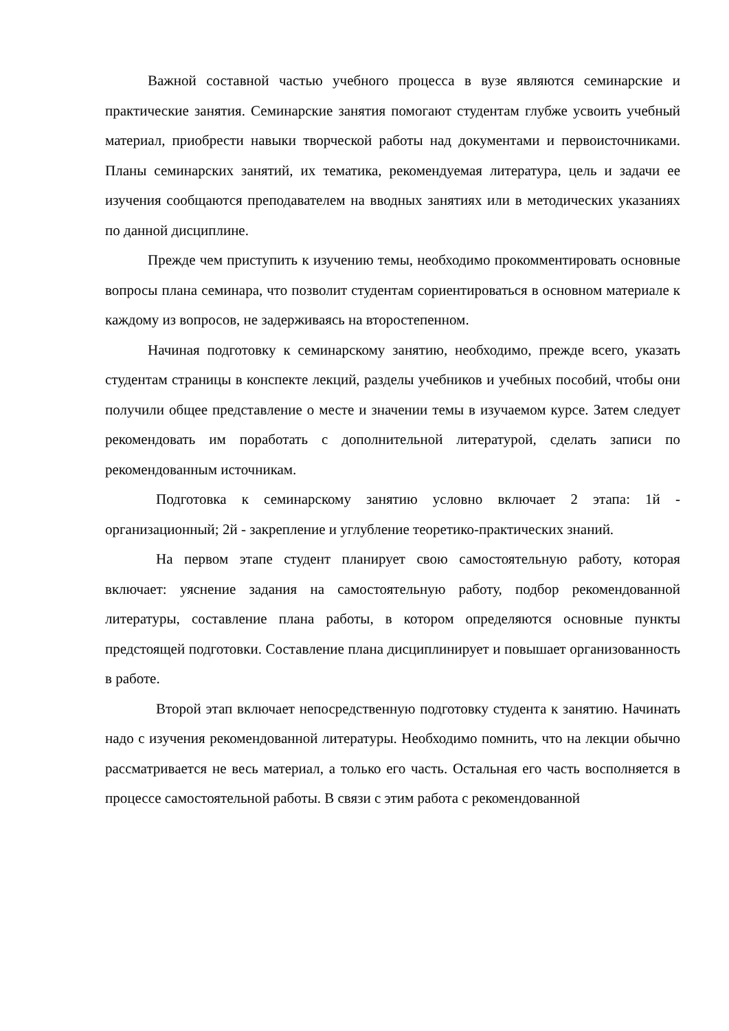Важной составной частью учебного процесса в вузе являются семинарские и практические занятия. Семинарские занятия помогают студентам глубже усвоить учебный материал, приобрести навыки творческой работы над документами и первоисточниками. Планы семинарских занятий, их тематика, рекомендуемая литература, цель и задачи ее изучения сообщаются преподавателем на вводных занятиях или в методических указаниях по данной дисциплине.
Прежде чем приступить к изучению темы, необходимо прокомментировать основные вопросы плана семинара, что позволит студентам сориентироваться в основном материале к каждому из вопросов, не задерживаясь на второстепенном.
Начиная подготовку к семинарскому занятию, необходимо, прежде всего, указать студентам страницы в конспекте лекций, разделы учебников и учебных пособий, чтобы они получили общее представление о месте и значении темы в изучаемом курсе. Затем следует рекомендовать им поработать с дополнительной литературой, сделать записи по рекомендованным источникам.
Подготовка к семинарскому занятию условно включает 2 этапа: 1й - организационный; 2й - закрепление и углубление теоретико-практических знаний.
На первом этапе студент планирует свою самостоятельную работу, которая включает: уяснение задания на самостоятельную работу, подбор рекомендованной литературы, составление плана работы, в котором определяются основные пункты предстоящей подготовки. Составление плана дисциплинирует и повышает организованность в работе.
Второй этап включает непосредственную подготовку студента к занятию. Начинать надо с изучения рекомендованной литературы. Необходимо помнить, что на лекции обычно рассматривается не весь материал, а только его часть. Остальная его часть восполняется в процессе самостоятельной работы. В связи с этим работа с рекомендованной